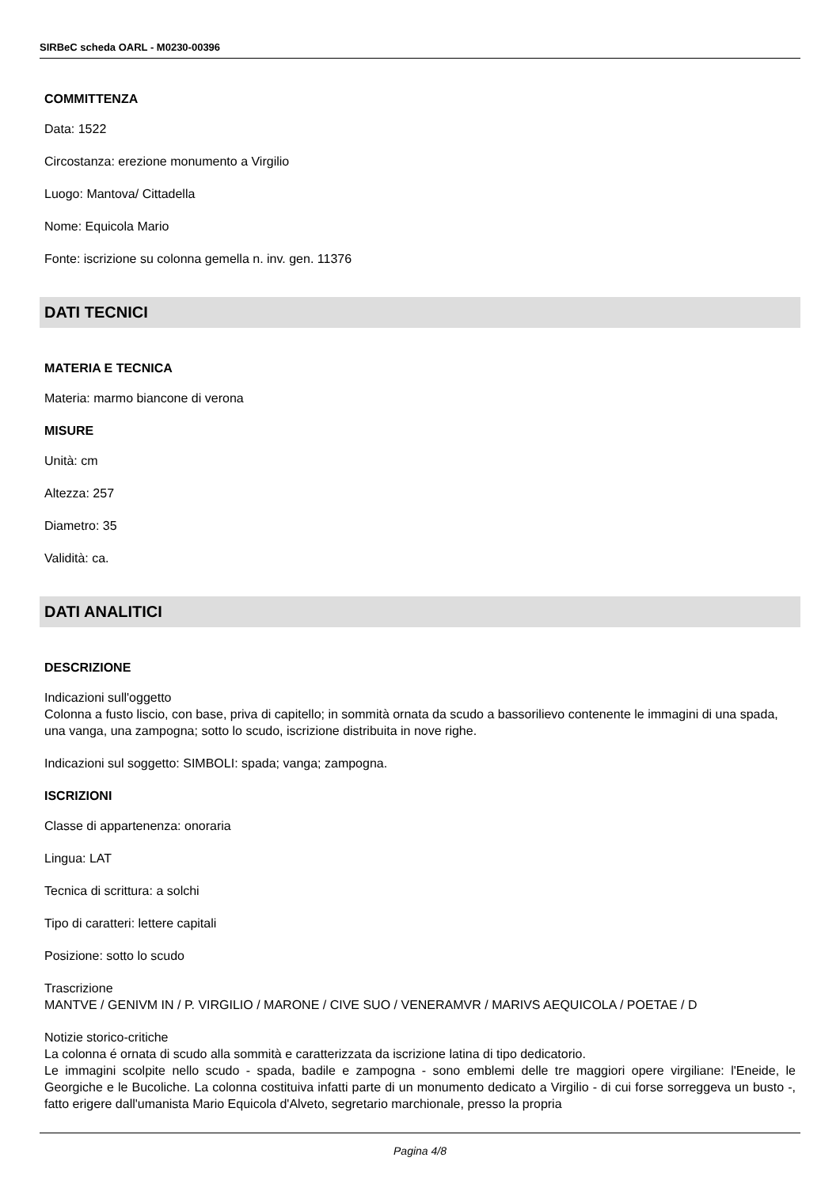SIRBeC scheda OARL - M0230-00396
COMMITTENZA
Data: 1522
Circostanza: erezione monumento a Virgilio
Luogo: Mantova/ Cittadella
Nome: Equicola Mario
Fonte: iscrizione su colonna gemella n. inv. gen. 11376
DATI TECNICI
MATERIA E TECNICA
Materia: marmo biancone di verona
MISURE
Unità: cm
Altezza: 257
Diametro: 35
Validità: ca.
DATI ANALITICI
DESCRIZIONE
Indicazioni sull'oggetto
Colonna a fusto liscio, con base, priva di capitello; in sommità ornata da scudo a bassorilievo contenente le immagini di una spada, una vanga, una zampogna; sotto lo scudo, iscrizione distribuita in nove righe.
Indicazioni sul soggetto: SIMBOLI: spada; vanga; zampogna.
ISCRIZIONI
Classe di appartenenza: onoraria
Lingua: LAT
Tecnica di scrittura: a solchi
Tipo di caratteri: lettere capitali
Posizione: sotto lo scudo
Trascrizione
MANTVE / GENIVM IN / P. VIRGILIO / MARONE / CIVE SUO / VENERAMVR / MARIVS AEQUICOLA / POETAE / D
Notizie storico-critiche
La colonna é ornata di scudo alla sommità e caratterizzata da iscrizione latina di tipo dedicatorio.
Le immagini scolpite nello scudo - spada, badile e zampogna - sono emblemi delle tre maggiori opere virgiliane: l'Eneide, le Georgiche e le Bucoliche. La colonna costituiva infatti parte di un monumento dedicato a Virgilio - di cui forse sorreggeva un busto -, fatto erigere dall'umanista Mario Equicola d'Alveto, segretario marchionale, presso la propria
Pagina 4/8